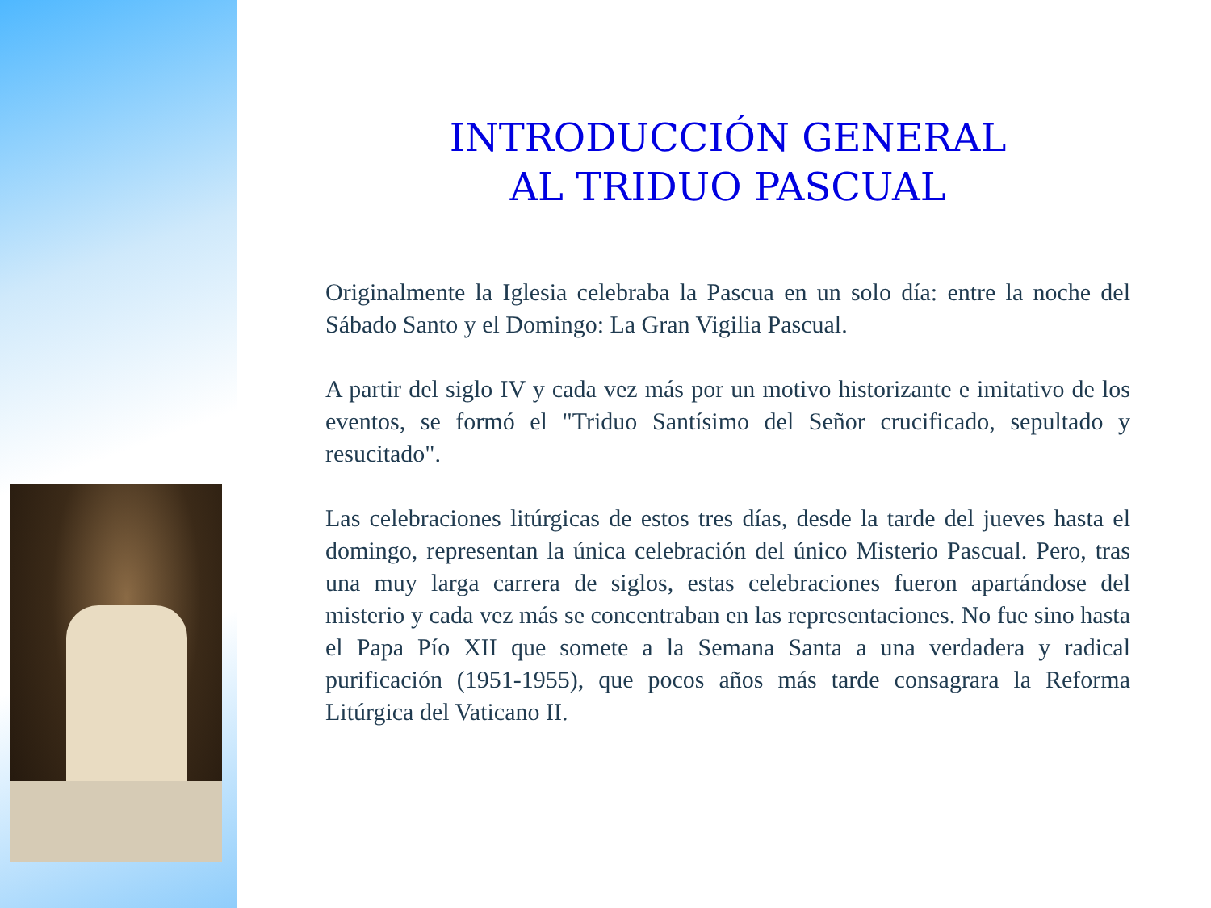INTRODUCCIÓN GENERAL
AL TRIDUO PASCUAL
Originalmente la Iglesia celebraba la Pascua en un solo día: entre la noche del Sábado Santo y el Domingo: La Gran Vigilia Pascual.
A partir del siglo IV y cada vez más por un motivo historizante e imitativo de los eventos, se formó el "Triduo Santísimo del Señor crucificado, sepultado y resucitado".
Las celebraciones litúrgicas de estos tres días, desde la tarde del jueves hasta el domingo, representan la única celebración del único Misterio Pascual. Pero, tras una muy larga carrera de siglos, estas celebraciones fueron apartándose del misterio y cada vez más se concentraban en las representaciones. No fue sino hasta el Papa Pío XII que somete a la Semana Santa a una verdadera y radical purificación (1951-1955), que pocos años más tarde consagrara la Reforma Litúrgica del Vaticano II.